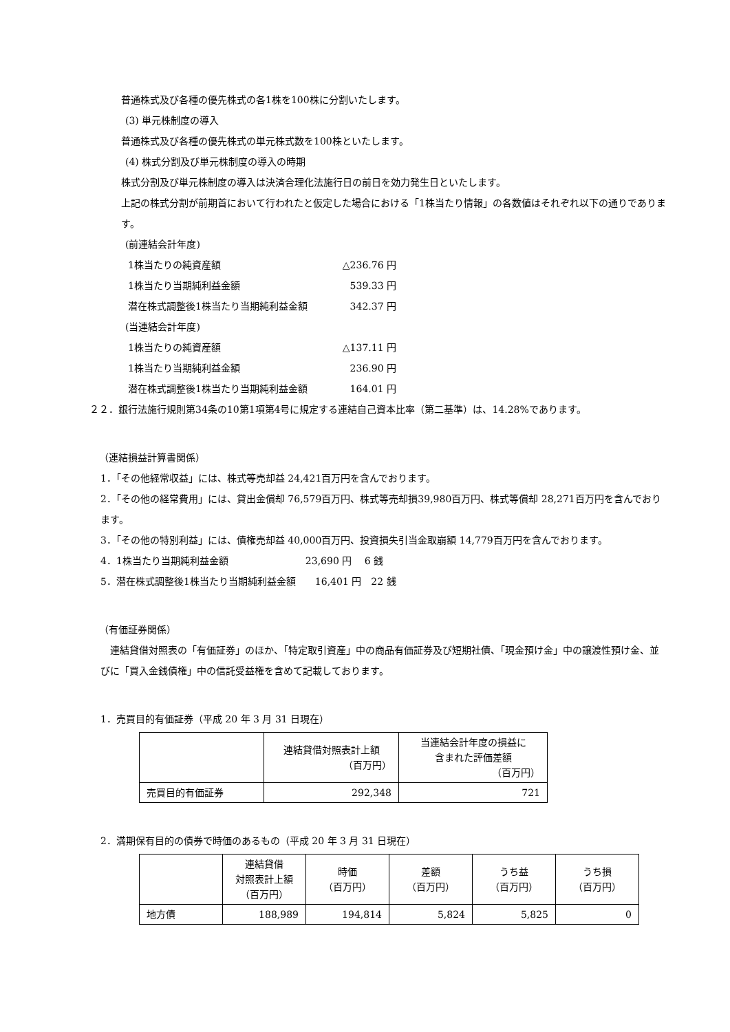普通株式及び各種の優先株式の各1株を100株に分割いたします。
(3) 単元株制度の導入
普通株式及び各種の優先株式の単元株式数を100株といたします。
(4) 株式分割及び単元株制度の導入の時期
株式分割及び単元株制度の導入は決済合理化法施行日の前日を効力発生日といたします。
上記の株式分割が前期首において行われたと仮定した場合における「1株当たり情報」の各数値はそれぞれ以下の通りであります。
(前連結会計年度)
1株当たりの純資産額 △236.76 円
1株当たり当期純利益金額 539.33 円
潜在株式調整後1株当たり当期純利益金額 342.37 円
(当連結会計年度)
1株当たりの純資産額 △137.11 円
1株当たり当期純利益金額 236.90 円
潜在株式調整後1株当たり当期純利益金額 164.01 円
２２．銀行法施行規則第34条の10第1項第4号に規定する連結自己資本比率（第二基準）は、14.28%であります。
（連結損益計算書関係）
1．「その他経常収益」には、株式等売却益 24,421百万円を含んでおります。
2．「その他の経常費用」には、貸出金償却 76,579百万円、株式等売却損39,980百万円、株式等償却 28,271百万円を含んでおります。
3．「その他の特別利益」には、債権売却益 40,000百万円、投資損失引当金取崩額 14,779百万円を含んでおります。
4．1株当たり当期純利益金額　　　　　　　　23,690 円　 6 銭
5．潜在株式調整後1株当たり当期純利益金額　　16,401 円　22 銭
（有価証券関係）
　連結貸借対照表の「有価証券」のほか、「特定取引資産」中の商品有価証券及び短期社債、「現金預け金」中の譲渡性預け金、並びに「買入金銭債権」中の信託受益権を含めて記載しております。
1．売買目的有価証券（平成 20 年 3 月 31 日現在）
| | 連結貸借対照表計上額 （百万円） | 当連結会計年度の損益に 含まれた評価差額 （百万円） |
| --- | --- | --- |
| 売買目的有価証券 | 292,348 | 721 |
2．満期保有目的の債券で時価のあるもの（平成 20 年 3 月 31 日現在）
| | 連結貸借 対照表計上額 （百万円） | 時価 （百万円） | 差額 （百万円） | うち益 （百万円） | うち損 （百万円） |
| --- | --- | --- | --- | --- | --- |
| 地方債 | 188,989 | 194,814 | 5,824 | 5,825 | 0 |